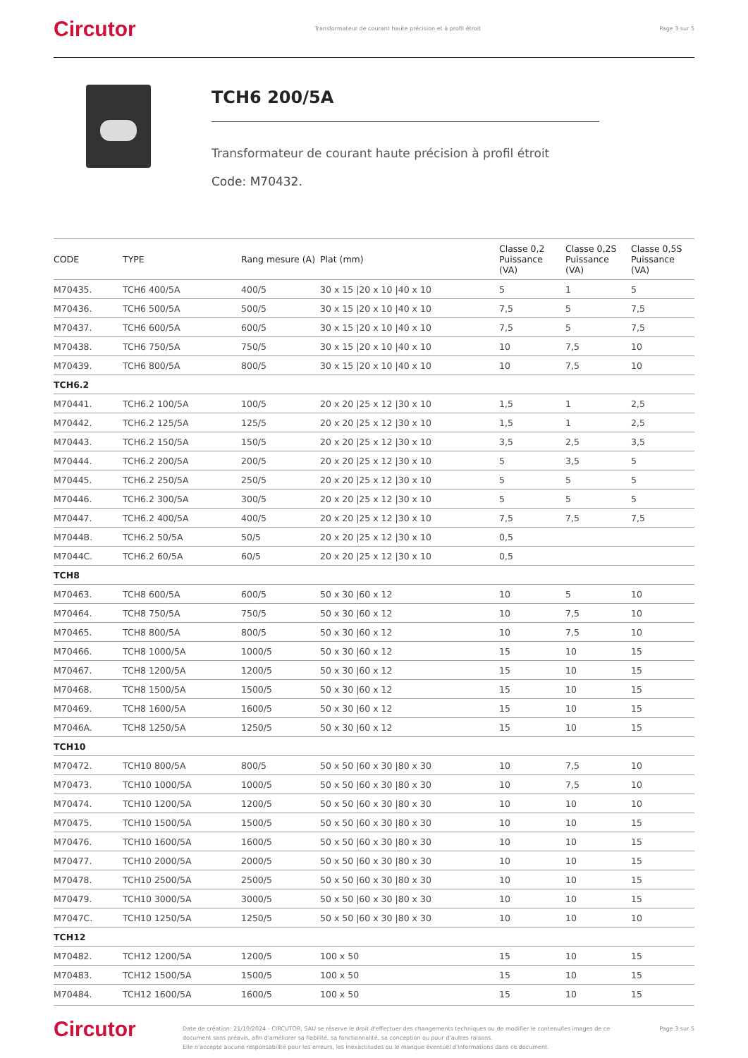Circutor Transformateur de courant haute précision et à profil étroit Page 3 sur 5
TCH6 200/5A
Transformateur de courant haute précision à profil étroit
Code: M70432.
| CODE | TYPE | Rang mesure (A) | Plat (mm) | Classe 0,2 Puissance (VA) | Classe 0,2S Puissance (VA) | Classe 0,5S Puissance (VA) |
| --- | --- | --- | --- | --- | --- | --- |
| M70435. | TCH6 400/5A | 400/5 | 30 x 15 /20 x 10 /40 x 10 | 5 | 1 | 5 |
| M70436. | TCH6 500/5A | 500/5 | 30 x 15 /20 x 10 /40 x 10 | 7,5 | 5 | 7,5 |
| M70437. | TCH6 600/5A | 600/5 | 30 x 15 /20 x 10 /40 x 10 | 7,5 | 5 | 7,5 |
| M70438. | TCH6 750/5A | 750/5 | 30 x 15 /20 x 10 /40 x 10 | 10 | 7,5 | 10 |
| M70439. | TCH6 800/5A | 800/5 | 30 x 15 /20 x 10 /40 x 10 | 10 | 7,5 | 10 |
| TCH6.2 | | | | | | |
| M70441. | TCH6.2 100/5A | 100/5 | 20 x 20 /25 x 12 /30 x 10 | 1,5 | 1 | 2,5 |
| M70442. | TCH6.2 125/5A | 125/5 | 20 x 20 /25 x 12 /30 x 10 | 1,5 | 1 | 2,5 |
| M70443. | TCH6.2 150/5A | 150/5 | 20 x 20 /25 x 12 /30 x 10 | 3,5 | 2,5 | 3,5 |
| M70444. | TCH6.2 200/5A | 200/5 | 20 x 20 /25 x 12 /30 x 10 | 5 | 3,5 | 5 |
| M70445. | TCH6.2 250/5A | 250/5 | 20 x 20 /25 x 12 /30 x 10 | 5 | 5 | 5 |
| M70446. | TCH6.2 300/5A | 300/5 | 20 x 20 /25 x 12 /30 x 10 | 5 | 5 | 5 |
| M70447. | TCH6.2 400/5A | 400/5 | 20 x 20 /25 x 12 /30 x 10 | 7,5 | 7,5 | 7,5 |
| M7044B. | TCH6.2 50/5A | 50/5 | 20 x 20 /25 x 12 /30 x 10 | 0,5 | | |
| M7044C. | TCH6.2 60/5A | 60/5 | 20 x 20 /25 x 12 /30 x 10 | 0,5 | | |
| TCH8 | | | | | | |
| M70463. | TCH8 600/5A | 600/5 | 50 x 30 /60 x 12 | 10 | 5 | 10 |
| M70464. | TCH8 750/5A | 750/5 | 50 x 30 /60 x 12 | 10 | 7,5 | 10 |
| M70465. | TCH8 800/5A | 800/5 | 50 x 30 /60 x 12 | 10 | 7,5 | 10 |
| M70466. | TCH8 1000/5A | 1000/5 | 50 x 30 /60 x 12 | 15 | 10 | 15 |
| M70467. | TCH8 1200/5A | 1200/5 | 50 x 30 /60 x 12 | 15 | 10 | 15 |
| M70468. | TCH8 1500/5A | 1500/5 | 50 x 30 /60 x 12 | 15 | 10 | 15 |
| M70469. | TCH8 1600/5A | 1600/5 | 50 x 30 /60 x 12 | 15 | 10 | 15 |
| M7046A. | TCH8 1250/5A | 1250/5 | 50 x 30 /60 x 12 | 15 | 10 | 15 |
| TCH10 | | | | | | |
| M70472. | TCH10 800/5A | 800/5 | 50 x 50 /60 x 30 /80 x 30 | 10 | 7,5 | 10 |
| M70473. | TCH10 1000/5A | 1000/5 | 50 x 50 /60 x 30 /80 x 30 | 10 | 7,5 | 10 |
| M70474. | TCH10 1200/5A | 1200/5 | 50 x 50 /60 x 30 /80 x 30 | 10 | 10 | 10 |
| M70475. | TCH10 1500/5A | 1500/5 | 50 x 50 /60 x 30 /80 x 30 | 10 | 10 | 15 |
| M70476. | TCH10 1600/5A | 1600/5 | 50 x 50 /60 x 30 /80 x 30 | 10 | 10 | 15 |
| M70477. | TCH10 2000/5A | 2000/5 | 50 x 50 /60 x 30 /80 x 30 | 10 | 10 | 15 |
| M70478. | TCH10 2500/5A | 2500/5 | 50 x 50 /60 x 30 /80 x 30 | 10 | 10 | 15 |
| M70479. | TCH10 3000/5A | 3000/5 | 50 x 50 /60 x 30 /80 x 30 | 10 | 10 | 15 |
| M7047C. | TCH10 1250/5A | 1250/5 | 50 x 50 /60 x 30 /80 x 30 | 10 | 10 | 10 |
| TCH12 | | | | | | |
| M70482. | TCH12 1200/5A | 1200/5 | 100 x 50 | 15 | 10 | 15 |
| M70483. | TCH12 1500/5A | 1500/5 | 100 x 50 | 15 | 10 | 15 |
| M70484. | TCH12 1600/5A | 1600/5 | 100 x 50 | 15 | 10 | 15 |
Circutor Date de création: 21/10/2024 - CIRCUTOR, SAU se réserve le droit d'effectuer des changements techniques ou de modifier le contenu/les images de ce document sans préavis, afin d'améliorer sa fiabilité, sa fonctionnalité, sa conception ou pour d'autres raisons.
Elle n'accepte aucune responsabilité pour les erreurs, les inexactitudes ou le manque éventuel d'informations dans ce document. Page 3 sur 5